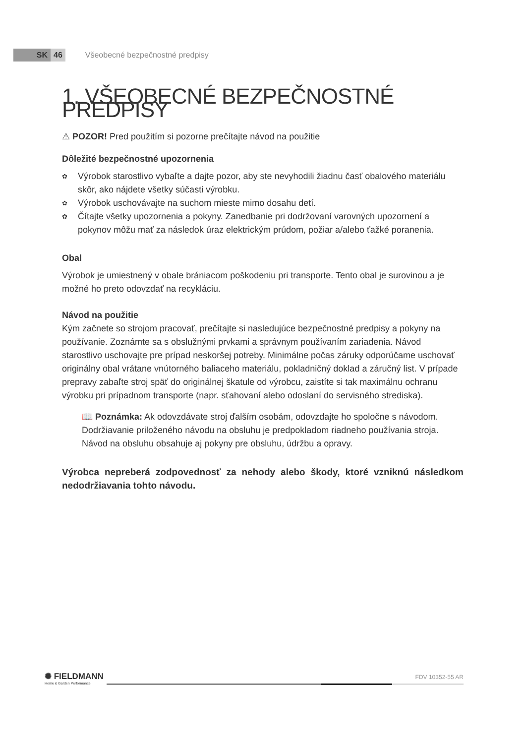SK 46 Všeobecné bezpečnostné predpisy
1. VŠEOBECNÉ BEZPEČNOSTNÉ PREDPISY
⚠ POZOR! Pred použitím si pozorne prečítajte návod na použitie
Dôležité bezpečnostné upozornenia
✿ Výrobok starostlivo vybaľte a dajte pozor, aby ste nevyhodili žiadnu časť obalového materiálu skôr, ako nájdete všetky súčasti výrobku.
✿ Výrobok uschovávajte na suchom mieste mimo dosahu detí.
✿ Čítajte všetky upozornenia a pokyny. Zanedbanie pri dodržovaní varovných upozornení a pokynov môžu mať za následok úraz elektrickým prúdom, požiar a/alebo ťažké poranenia.
Obal
Výrobok je umiestnený v obale brániacom poškodeniu pri transporte. Tento obal je surovinou a je možné ho preto odovzdať na recykláciu.
Návod na použitie
Kým začnete so strojom pracovať, prečítajte si nasledujúce bezpečnostné predpisy a pokyny na používanie. Zoznámte sa s obslužnými prvkami a správnym používaním zariadenia. Návod starostlivo uschovajte pre prípad neskoršej potreby. Minimálne počas záruky odporúčame uschovať originálny obal vrátane vnútorného baliaceho materiálu, pokladničný doklad a záručný list. V prípade prepravy zabaľte stroj späť do originálnej škatule od výrobcu, zaistíte si tak maximálnu ochranu výrobku pri prípadnom transporte (napr. sťahovaní alebo odoslaní do servisného strediska).
📖 Poznámka: Ak odovzdávate stroj ďalším osobám, odovzdajte ho spoločne s návodom. Dodržiavanie priloženého návodu na obsluhu je predpokladom riadneho používania stroja. Návod na obsluhu obsahuje aj pokyny pre obsluhu, údržbu a opravy.
Výrobca nepreberá zodpovednosť za nehody alebo škody, ktoré vzniknú následkom nedodržiavania tohto návodu.
✺ FIELDMANN
Home & Garden Performance
FDV 10352-55 AR